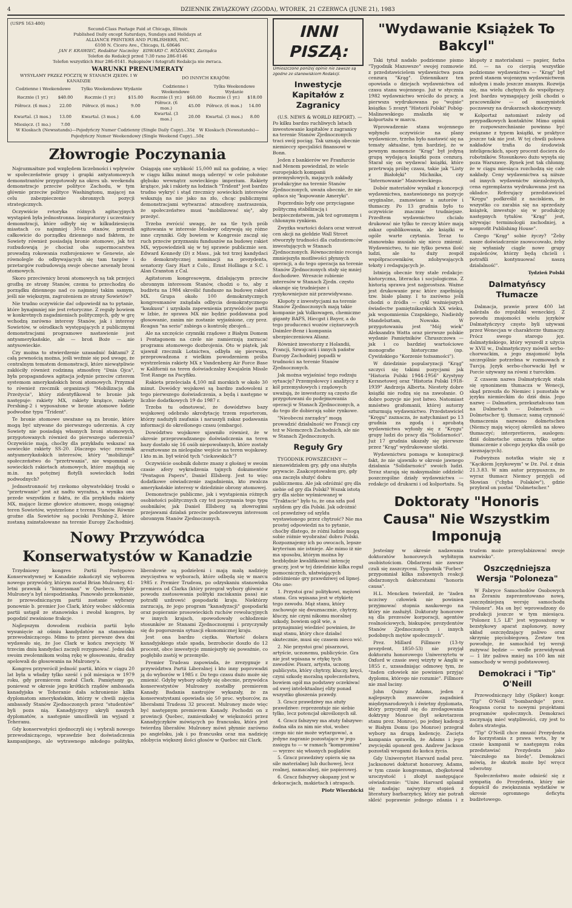4 DZIENNIK ZWIĄZKOWY (ZGODA), WTOREK, 21 CZERWCA (JUNE 21), 1983
(USPS 163-400)
Second-Class Postage Paid at Chicago, Illinois
Published Daily except Saturdays, Sundays and Holidays at
ALLIANCE PRINTERS AND PUBLISHERS, INC.
6100 N. Cicero Ave., Chicago, IL 60646
JAN F. KRAWIEC, Redaktor Naczelny EDWARD C. RÓŻAŃSKI, Zarządca
Telefon do Redakcji przed 7:30 rano 286-0146
Telefon wszystkich Biur 286-0141. Rękopisów i fotografii Redakcja nie zwraca.
WARUNKI PRENUMERATY
| WYSYŁAMY PRZEZ POCZTĘ W STANACH ZJEDN. I W KANADZIE | | | | DO INNYCH KRAJÓW: | | | |
| --- | --- | --- | --- | --- | --- | --- | --- |
| Codzienne i Weekendowe | | Tylko Weekendowe Wydanie | | Codzienne i Weekendowe | | Tylko Weekendowe Wydanie | |
| Rocznie (1 yr.) | $40.00 | Rocznie (1 yr.) | $15.00 | Rocznie (1 yr.) | $60.00 | Rocznie (1 yr.) | $18.00 |
| Półrocz. (6 mos.) | 22.00 | Półrocz. (6 mos.) | 9.00 | Półrocz. (6 mos.) | 45.00 | Półrocz. (6 mos.) | 14.00 |
| Kwartal. (3 mos.) | 13.00 | Kwartal. (3 mos.) | 6.00 | Kwartal. (3 mos.) | 20.00 | Kwartal. (3 mos.) | 8.00 |
| Miesięcz. (1 mo.) | 7.00 | | | | | | |
W Kioskach (Newsstands)—Pojedyńczy Numer Codzienny (Single Daily Copy)...35¢ W Kioskach (Newsstands)—Pojedyńczy Numer Weekendowy (Single Weekend Copy)...50¢
Złowrogie Poczynania
Najrozmaitsze pod względem liczebności i wpływów w społeczeństwie grupy i grupki antyatomowych demonstrantów przygotowały na okres ub. weekendu demonstracje przeciw polityce Zachodu, w tym głównie przeciw polityce Washingtonu, mającej na celu zabezpieczenie obronnych pozycji strategicznych.
Oczywiście retoryka różnych agitacyjnych wystąpień była jednostronna. Inspiratorzy i uczestnicy demonstracji, które odbyły się w kilkudziesięciu miastach co najmniej 30-tu stanów, przeszli całkowicie do porządku dziennego nad faktem, że Sowiety również posiadają bronie atomowe, jak też rozbudowują je chociaż oba supermocarstwa prowadzą rokowania rozbrojeniowe w Genewie, ale równolegle do odbywających się tam targów i przetargów rozbudowują swoje obecne arsenały broni atomowych.
Skoro przeciwnicy broni atomowych są tak przejęci groźbą ze strony Stanów, czemu to przechodzą do porządku dziennego nad co najmniej takim samym, jeśli nie większym, zagrożeniem ze strony Sowietów?
Nie trudno oczywiście dać odpowiedź na to pytanie, które bynajmniej nie jest retoryczne. Z reguły bowiem w konkretnych zagadnieniach politycznych, gdy w grę wchodzą zarówno interesy Stanów, jak i interesy Sowietów, w ośrodkach występujących z publicznymi demonstracjami programowe nastawienie jest antyamerykańskie, ale — broń Boże — nie antysowieckie.
Czy można to stwierdzenie uzasadnić faktami? Z całą pewnością można, jeśli weźmie się pod uwagę, że centralnym tematem demonstracji, które niewątpliwie zakłóciły również rodzinną atmosferę "Dnia Ojca", była propagandowa agitacja jedynie przeciw czterem systemom amerykańskich broni atomowych. Przyznał to również rzecznik organizacji "Mobilizacja dla Przeżycia", który zidentyfikował te bronie jak następuje: rakiety MX, rakiety krążące, rakiety Pershing-2 i wyposażone w bronie atomowe łodzie podwodne typu "Trident".
Te bronie atomowe uważane są za bronie, które mogą być używane do pierwszego uderzenia. A czy Sowiety nie posiadają własnych broni atomowych, przygotowanych również do pierwszego uderzenia? Oczywiście mają, choćby dla przykładu wskazać na sowieckie rakiety SS-20. Dlaczego więc rzecznik antyamerykańskich interesów, który "mobilizuje" społeczeństwo do "przetrwania", nie wspomniał o sowieckich rakietach atomowych, które znajdują się m.in. na potężnej flotylli sowieckich łodzi podwodnych?
Jednostronność tej rzekomo obywatelskiej troski o "przetrwanie" jest aż nadto wyraźna, a wynika ona przede wszystkim z faktu, że dla przykładu rakiety MX, mające liczne głowice atomowe, mogą osiągnąć teren Sowietów, wystrzelone z terenu Stanów. Równie groźne dla Sowietów są pociski Pershing-2, które zostaną zainstalowane na terenie Europy Zachodniej. Osiągają one szybkość 15,000 mil na godzinę, a więc w ciągu kilku minut mogą uderzyć w cele położone głęboko wewnątrz sowieckiego imperium. Rakiety krążące, jak i rakiety na łodziach "Trident" jest bardzo trudno wykryć i stąd rzecznicy sowieckich interesów wskazują na nie jako na zło, chcąc publicznymi demonstracjami wytwarzać atmosferę zastraszenia, że społeczeństwo musi "mobilizować się", aby przeżyć.
Trzeba zwrócić uwagę, że na tle tych prób agitowania w interesie Moskwy odzywają się różne inne czynniki. Gdy bowiem w Kongresie zaczął się ruch przeciw przyznaniu funduszów na budowę rakiet MX, wypowiedzieli się w tej sprawie publicznie sen. Edward Kennedy (D) z Mass., jak też trzej kandydaci do demokratycznej nominacji na prezydenta, senatorzy Gary Hart z Colo., Ernst Hollings z S.C. i Alan Cranston z Cal.
Agitatorom kongresowym, działającym przeciw obronnym interesom Stanów, chodzi o to, aby z budżetu na 1984 skreślić fundusze na budowę rakiet MX. Grupa około 100 demokratycznych kongresmanów zażądała odbycia demokratycznego "kaukusu" i uzyskała zapewnienia przywódców partii w Izbie, że sprawa MX nie będzie poddawana pod głosowanie, zanim nie zostanie wyjaśnione, czy prez. Reagan "na serio" zabiega o kontrolę zbrojeń...
Ale na szczęście czynniki rządowe z Białym Domem i Pentagonem na czele nie zamierzają zarzucać programu atomowego dozbrojenia. Oto w piątek, jak ujawnił rzecznik Lotnictwa, odbyła się pierwsza, przeprowadzona z wielkim powodzeniem próba wystrzelenia rakiety MX z Vandenberg Air Force Base w Kalifornii na teren doświadczalny Kwajalein Missle Test Range na Pacyfiku.
Rakieta przeleciała 4,100 mil morskich w około 30 minut. Dowódcy wojskowi są bardzo zadowoleni z tego pierwszego doświadczenia, a będą i następne w liczbie dodatkowych 19 do 1987 r.
Trzeba tu odnotować, że dowództwo bazy wojskowej odebrało akredytację trzem reporterom, którzy nadużyli zaufania i naruszyli zakaz podawania informacji do określonego czasu (embargo).
Dowództwo wojskowe ujawniło również, że w okresie przeprowadzanego doświadczenia na teren bazy dostało się 16 osób niepowołanych, które zostały aresztowane za nielegalne wejście na teren wojskowy. I kto m.in. był wśród tych "ciekawskich"?
Oczywiście osobnik dobrze znany z głośnej w swoim czasie afery wykradzenia tajnych dokumentów "Pentagon Papers", Daniel Ellsberg. Jest to więc dodatkowe oświadczenie zagadnienia, kto zwalcza amerykańskie interesy w dziedzinie obrony atomowej.
Demonstracje publiczne, jak i wystąpienia różnych osobistości politycznych czy też poczynania tego typu osobników, jak Daniel Ellsberg są złowrogimi przejawami działań przeciw podstawowym interesom obronnym Stanów Zjednoczonych.
Nowy Przywódca Konserwatystów w Kanadzie
Trzydniowy kongres Partii Postępowo Konserwatywnej w Kanadzie zakończył się wyborem nowego przywódcy, którym został Brian Mulroney, 41-letni prawnik i "biznessman" w Quebecu. Wybór Mulroney'a był niespodzianką. Panowało przekonanie, że przewodniczącym partii zostanie wybrany ponownie b. premier Joe Clark, który wobec skłócenia partii ustąpił ze stanowiska i zwołał kongres, by pogodzić zwaśnione frakcje.
Najlepszym dowodem rozbicia partii było wysunięcie aż ośmiu kandydatów na stanowisko przewodniczącego. Mimo to przez pierwsze dwa dni wydawało się, że Joe Clark w końcu zwycięży. W trzecim dniu kandydaci zaczęli rezygnować. Jedni dali swoim zwolennikom wolną rękę w głosowaniu, drudzy apelowali do głosowania na Mulroney'a.
Kongres przywrócił jedność partii, która w ciągu 20 lat była u władzy tylko sześć i pół miesiąca w 1979 roku, gdy premierem został Clark. Pamiętamy go, ponieważ w okresie jego krótkich rządów ambasada kanadyjska w Teheranie dała schronienie kilku dyplomatom amerykańskim, którzy w chwili zajęcia ambasady Stanów Zjednoczonych przez "studentów" byli poza nią. Kanadyjczycy ukryli naszych dyplomatów, a następnie umożliwili im wyjazd z Teheranu.
Gdy konserwatyści zjednoczyli się i wybrali nowego przewodniczącego, wprawdzie bez doświadczenia kampanijnego, ale wytrawnego młodego polityka, liberałowie są podzieleni i mają małą nadzieję zwycięstwa w wyborach, które odbędą się w marcu 1985 r. Premier Trudeau, po odzyskaniu stanowiska premiera od Clarka (który przegrał wybory głównie z powodu zastosowania polityki zaciskania pasa) nie potrafił uzdrowić gospodarki kraju. Niektórzy zarzucają, że jego program "kanadyzacji" gospodarki oraz popieranie prosowieckich ruchów rewolucyjnych w innych krajach, spowodowały ochłodzenie stosunków ze Stanami Zjednoczonymi i przyczyniły się do pogorszenia sytuacji ekonomicznej kraju.
Jest ona bardzo ciężka. Wartość dolara kanadyjskiego stale spada, bezrobocie doszło do 12 procent, obce inwestycje zmniejszyły się poważnie, co pogłębiło zastój w przemyśle.
Premier Trudeau zapowiada, że zrezygnuje z przywództwa Partii Liberalnej i kto inny poprowadzi ją do wyborów w 1985 r. Do tego czasu dużo może się zmienić. Gdyby wybory odbyły się obecnie, przywódca konserwatystów Mulroney zostałby premierem Kanady. Badania nastrojów wykazały, że za konserwatystami opowiada się 50 proc. wyborców, za liberałami Trudeau 32 procent. Mulroney może więc być następnym premierem Kanady. Pochodzi on z prowincji Quebec, zamieszkałej w większości przez Kanadyjczyków mówiących po francusku, która jest twierdzą liberałów. Mulroney mówi płynnie zarówno po angielsku, jak i po francusku oraz ma nadzieję zdobycia większej ilości głosów w Quebec niż Clark.
INNI PISZĄ:
Umieszczone poniżej opinie nie zawsze są zgodne ze stanowiskiem Redakcji.
Inwestycje Kapitałów z Zagranicy
(U.S. NEWS & WORLD REPORT). — Po kilku bardzo ruchliwych latach inwestowanie kapitałów z zagranicy na terenie Stanów Zjednoczonych traci swój pociąg. Tak uznają obecnie niemieccy specjaliści finansowi w Bonn.
Jeden z bankierów we Franfurcie nad Menem powiedział, że wiele europejskich kompanii przemysłowych, mających zakłady produkcyjne na terenie Stanów Zjednoczonych, uważa obecnie, że nie opłaca się "kupowanie Ameryki".
Poprzednio były one przyciągane polityczną stabilizacją i bezpieczeństwem, jak też ogromnym i chłonnym rynkiem.
Zwyżka wartości dolara oraz wzrost cen akcji na giełdzie Wall Street stworzyły trudności dla cudzoziemców inwestujących w Stanach Zjednoczonych. Równocześnie recesja zmniejszyła możliwości płynnych operacji, a do tego operacja na terenie Stanów Zjednoczonych stały się mniej dochodowe. Wreszcie robienie interesów w Stanach Zjedn. często okazuje się trudniejsze i ryzykowniejsze niż przewidywano.
Kłopoty z inwestycjami na terenie Stanów Zjednoczonych mają takie kompanie jak Volkswagen, chemiczne giganty BAFS, Hiecgst i Bayer, a do tego producenci wozów ciężarowych Daimler-Benz i kompania ubezpieczeniowa Alianz.
Również inwestorzy z Holandii, Francji, Szwajcarii i innych państw Europy Zachodniej popadli w trudności na terenie Stanów Zjednoczonych.
Jak można wyjaśniać tego rodzaju sytuację? Przemysłowcy i analitycy z kół przemysłowych i rządowych uważają, że inwestorzy są często źle przygotowani do podejmowania operacji w Stanach Zjednoczonych, a do tego źle dobierają sobie rynkowe.
"Nieobecni zarządcy" mogą prowadzić działalność we Francji czy też w Niemczech Zachodnich, ale nie w Stanach Zjednoczonych.
Reguły Gry
TYGODNIK POWSZECHNY — nienawidziałem gry, gdy ona służyła prywacie. Zaakceptowałem grę, gdy ona zaczęła służyć dobru publicznemu. Ale jak odróżnić grę dla siebie od gry dla Polski? Wszak istotą gry dla siebie wyśmiewanej w "Traktacie" było to, że ona szła pod szyldem gry dla Polski. Jak odróżnić cel prawdziwy od szyldu wystawionego przez chytrość? Nie ma prostej odpowiedzi na to pytanie, choćby dlatego, że różni ludzie mogą sobie różnie wyobrażać dobro Polski. Rozpoznajemy ich po owocach, lepsze kryterium nie istnieje. Ale mimo iż nie ma sposobu, którym można by bezbłędnie kwalifikować intencję graczy, jest w tej dziedzinie kilka reguł pomocniczych, ułatwiających odróżnienie gry prawdziwej od lipnej. Oto one:
1. Przystoi grać politykowi, mężowi stanu. Gra wpisana jest w etykietę tego zawodu. Mąż stanu, który zachowuje się dwuznacznie, chytrzy, kluczy, nie czyni nikomu moralnej szkody, bowiem ogół wie, a przynajmniej wiedzieć powinien, że mąż stanu, który chce działać skutecznie, musi się czasem nieco wić.
2. Nie przystoi grać pisarzowi, artyście, uczonemu, publicyście. Gra nie jest wpisana w etykę tych zawodów. Pisarz, artysta, uczony, publicysta, który chytrzy, kluczy, kręci, czyni szkodę moralną społeczeństwu, bowiem ogół ma podstawy oczekiwać od swej intelektualnej elity ponad wszystko głoszenia prawdy.
3. Gracz prawdziwy ma atuty prawdziwe: reprezentuje nie siebie tylko, lecz potencjał określonych sił.
4. Gracz fałszywy ma atuty fałszywe: żadna siła za nim nie stoi, wobec czego nic nie może wytargować, a jedyne zagranie pozostające w jego zasięgu to — w ramach "kompromisu" — wyrzec się własnych poglądów.
5. Gracz prawdziwy opiera się na sile materialnej lub duchowej, lecz realnej, namacalnej, nie papierowej.
6. Gracz fałszywy okopany jest w dekoracjach, makietach i atrapach.
Piotr Wierzbicki
"Wydawanie Książek To Bakcyl"
Taki tytuł nadało podziemne pismo "Tygodnik Mazowsze" swojej rozmowie z przedstawicielem wydawnictwa poza cenzurą "Krąg". Dziennikarz ten opowiada o dziejach wydawnictwa od czasu stanu wojennego. Już w styczniu 1982 wydawnictwo wróciło do pracy, a pierwsza wydrukowana po "wojnie" książka: 5 zeszyt "Historii Polski" Pobóg-Malinowskiego znalazła się w kolportażu w marcu.
Wprowadzenie stanu wojennego wpłynęło oczywiście na plany wydawnicze, trzeba było nastawić się na tematy aktualne, tym bardziej, że w pewnym momencie "Krąg" był jedyną grupą wydającą książki poza cenzurą. Starał się on wydawać książki, które przetrwają próbę czasu, takie jak "Listy z Białołęki" Michnika, czy "Internowanie" Mazowieckiego.
Dobór materiałów wynikał z koncepcji wydawnictwa, nastawionego na pozycje oryginalne, zamawiane u autorów i tłumaczy. Po 13 grudnia było to oczywiście znacznie trudniejsze. Przedtem wydawnictwo chciało drukować nie tylko te rzeczy które mają zakaz opublikowania, ale książki w ogóle warte czytania. Teraz to stanowisko musiało się nieco zmienić. Wydawnictwo, to nie tylko pewna ilość ludzi, ale to duży zespół współpracowników, zdobywających teksty i redagujących je.
Istnieją obecnie trzy stałe redakcje: historyczna, literacka i socjologiczna. Z historią sprawa jest najprostsza. Ważne jest drukowanie prac które zapełniają tzw. białe plamy. I to zarówno jeśli chodzi o źródła — cykl ważniejszych świadectw pamiętnikarskich XX wieku, jak wspomnienia Czapskiego, Nadieżdy Mandelsztam, Nowaka. W przygotowaniu jest "Mój wiek" Aleksandra Watta oraz pierwsze polskie wydanie Pamiętników Chruszczowa — jak i co bardziej wartościowe monografie historyczne (np. Cywińskiego "Korzenie tożsamości").
W dziedzinie popularyzacji "Krąg" szczyci się takimi pozycjami jak "Historia Polski 1944-1956" Krystyny Kersnetowej oraz "Historia Polski 1918-1939" Andrzeja Alberta. Niestety dobre książki nie rodzą się na zawołanie. O dobre pozycje nie jest łatwo. Natomiast mnóstwo grafomanii, której autorzy szturmują wydawnictwo. Przedstawiciel "Kręgu" zaznacza, że natychmiast po 13 grudnia za zgodą i aprobatą wydawnictwa wyłonły się z "Kręgu" grupy ludzi do pracy dla "Solidarności". Już 17 grudnia ukazały się pierwsze przez "Krąg" wydrukowane ulotki.
Wydawnictwu pomaga w konspiracji fakt, że nie ujawniło w okresie jawnego działania "Solidarności" swoich ludzi. Teraz starają się maksymalnie oddzielić poszczególne działy wydawnictwa — redakcje od drukarni i od kolportażu. Są kłopoty z materiałami — papier, farba itd. — na co cierpią wszystkie podziemne wydawnictwa — "Krąg" był przed stanem wojennym wydawnictwem młodym i mało jeszcze znanym. Rozwija się, ma wielu chętnych do współpracy. Jest bardzo wymagający jeśli chodzi o pracowników — od maszynistek poczawszy na drukarzach skończywszy.
Kolportaż natomiast zależy od przypadkowych kontaktów. Mimo opinii że rozpowszechnianie powinno być związane z typem książki, w praktyce jeszcze tak nie jest. W tej chwili połowa nakładów trafia do środowisk inteligenckich, spory procent dociera do robotników. Stosunkowo dużo wysyła się poza Warszawę. Rynek jest tak chłonny, że w ciągu miesiąca rozchodzą się całe nakłady. Ceny wydawnictwa są niższe od innych wydawnictw niezależnych, cena egzemplarza wydrukowana jest na okładce. Referujący przedstawiciel "Kręgu" podkreślił z naciskiem, że wszystko co zarabia się na sprzedaży książek, inwestuje się w produkcję następnych tytułów. "Krąg" jest, używając terminologii zachodniej, a nonprofit Publishing House".
Czego "Krąg" sobie życzy? "Żeby nasze doświadczenie zaowocowało, żeby się wyłaniały ciągle nowe grupy zapaleńców, którzy będą chcieli i potrafili kontynuować naszą działalność".
Tydzień Polski
Dalmatyńscy Tłumacze
Dalmacja, prawie przez 400 lat należała do republiki weneckiej. Z powodu znajomości wielu języków Dalmatyńczycy często byli używani przez Wenecjan w charakterze tłumaczy. Prócz swego starego jęz. dalmatyńskiego, który wyszedł z użycia w XVII w., Dalmatyńczycy mówili serbo-chorwackim, a jego znajomość była szczególnie potrzebna w rozmowach z Turcją. Język serbo-chorwacki był w Porcie używany na równi z tureckim.
Z czasem nazwa Dalmatyńczyk stała się synonimem tłumacza w Wenecji, skąd przeszła do Niemiec i pozostała w języku niemieckim do dziś dnia. Jego nazwę — Dalmatien, przekształcono tam na Dalmetsch — Dolmetsch — Dolmetscher tj. tłumacz; samą czynność tłumaczenia nazwano dolmetschen (Niemcy mają więcej określeń na słowo tłumaczyć; interpretieren, auslegen: dziś dolmetsche oznacza tylko ustne tłumaczenie z obcego języka dla osób go nieznających).
Podwyższa notatka wiąże się z "Kącikiem Językowym" w Dz. Pol. z dnia 21.3.83. W nim autor przypuszcza, że wyraz tłumacz Niemcy przyjęli od Słowian ("chyba Polaków"), gdzie przybrał on postać "Dolmetscher."
Doktoraty "Honoris Causa" Nie Wszystkim Imponują
Jesteśmy w okresie nadawania doktoratów honorowych wybitnym osobistościom. Obdarzeni nie zawsze czuli się zaszczyceni. Tygodnik "Forbes" przypomniał kilka zabawnych reakcji obdarzonych doktoratami "honoris causa".
H.L. Mencken twierdził, że "żaden uczciwy człowiek nie powinien przyjmować stopnia naukowego na który nie zasłużył. Doktoraty honorowe są dla prezesów korporacji, agentów realnościowych, biskupów, prezydentów Stanów Zjednoczonych i innych podobnych mętów społecznych".
Prez. Millard Fillmore (13-ty prezydent, 1850-53) nie przyjął doktoratu honorowego Uniwersytetu w Oxford w czasie swej wizyty w Anglii w 1855 r., uzasadniając odmowę tym, że "żaden człowiek nie powinien przyjąć dyplomu, którego nie rozumie". Fillmore nie znał łaciny.
John Quincy Adams, jeden z najlepszych znawców zagadnień międzynarodowych i świetny dyplomata, który przyczynił się do zredagowania doktryny Monroe (był sekretarzem stanu prez. Monroe), po jednej kadencji w Białym Domu (po Monroe) przegrał wybory na drugą kadencję. Zacięta kampania sprawiła, że Adams i jego zwycięski oponent gen. Andrew Jackson pozostali wrogami do końca życia.
Gdy Uniwersytet Harvard nadał prez. Jacksonowi doktorat honorowy, Adams, w tym czasie kongresman, zbojkotował uroczystość i złożył następujące oświadczenie: "Uniw. Harvard splamił się nadając najwyższy stopień z literatury barbarzyńcy, który nie potrafi skleić poprawnie jednego zdania i z trudem może przesylabizować swoje nazwisko".
Oszczędniejsza Wersja "Poloneza"
W Fabryce Samochodów Osobowych na Żeraniu zaprezentowano nową, oszczędniejszą wersję samochodu "Polonez". Ma on być wprowadzony do produkcji jeszcze w tym miesiącu. "Polonez 1,5 LE" jest wyposażony w bezstykowy aparat zapłonowy, nowy układ oszczędzający paliwo oraz skrzynię pięciobiegową. Zestaw ten powoduje, że samochód tej wersji zużywać będzie — wedle przewidywań — 1 litr paliwa mniej na 100 km niż samochody w wersji podstawowej.
Demokraci i "Tip" O'Neill
Przewodniczący Izby (Spiker) kongr. "Tip" O'Neill "bombarduje" prez. Reagana coraz to nowymi projektami programów społecznych. Demokraci zaczynają mieć wątpliwości, czy jest to dobra strategia.
"Tip" O'Neill chce zmusić Prezydenta do korzystania z prawa weta, by w czasie kampanii w następnym roku przedstawiać Prezydenta jako "nieczułego na biedę". Demokraci mówią, że skutek może być wręcz odwrotny.
Społeczeństwo może odnieść się z sympatią do Prezydenta, który nie dopuścił do zwiększania wydatków w okresie ogromnego deficytu budżetowego.